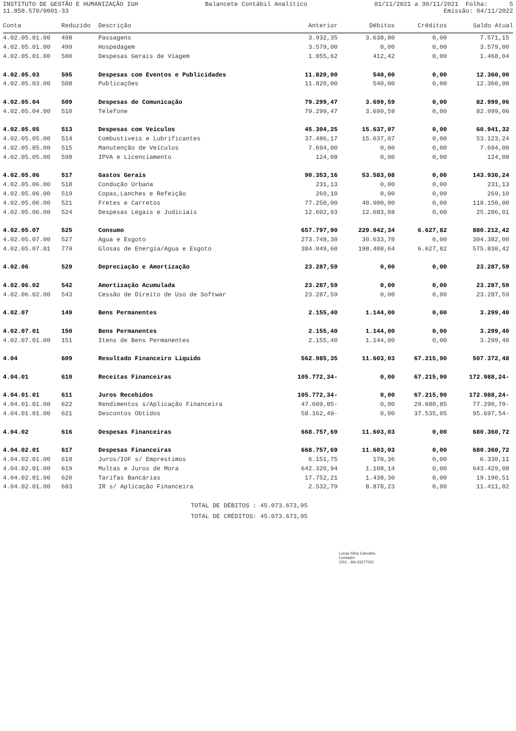INSTITUTO DE GESTÃO E HUMANIZAÇÃO IGH Balancete Contábil Analítico 01/11/2021 a 30/11/2021 Folha: 5
11.858.570/0001-33 Emissão: 04/11/2022
| Conta | Reduzido | Descrição | Anterior | Débitos | Créditos | Saldo Atual |
| --- | --- | --- | --- | --- | --- | --- |
| 4.02.05.01.00 | 498 | Passagens | 3.932,35 | 3.638,80 | 0,00 | 7.571,15 |
| 4.02.05.01.00 | 499 | Hospedagem | 3.579,00 | 0,00 | 0,00 | 3.579,00 |
| 4.02.05.01.00 | 500 | Despesas Gerais de Viagem | 1.055,62 | 412,42 | 0,00 | 1.468,04 |
| 4.02.05.03 | 505 | Despesas com Eventos e Publicidades | 11.820,00 | 540,00 | 0,00 | 12.360,00 |
| 4.02.05.03.00 | 508 | Publicações | 11.820,00 | 540,00 | 0,00 | 12.360,00 |
| 4.02.05.04 | 509 | Despesas de Comunicação | 79.299,47 | 3.699,59 | 0,00 | 82.999,06 |
| 4.02.05.04.00 | 510 | Telefone | 79.299,47 | 3.699,59 | 0,00 | 82.999,06 |
| 4.02.05.05 | 513 | Despesas com Veículos | 45.304,25 | 15.637,07 | 0,00 | 60.941,32 |
| 4.02.05.05.00 | 514 | Combustiveis e Lubrificantes | 37.486,17 | 15.637,07 | 0,00 | 53.123,24 |
| 4.02.05.05.00 | 515 | Manutenção de Veículos | 7.694,00 | 0,00 | 0,00 | 7.694,00 |
| 4.02.05.05.00 | 598 | IPVA e Licenciamento | 124,08 | 0,00 | 0,00 | 124,08 |
| 4.02.05.06 | 517 | Gastos Gerais | 90.353,16 | 53.583,08 | 0,00 | 143.936,24 |
| 4.02.05.06.00 | 518 | Condução Urbana | 231,13 | 0,00 | 0,00 | 231,13 |
| 4.02.05.06.00 | 519 | Copas,Lanches e Refeição | 269,10 | 0,00 | 0,00 | 269,10 |
| 4.02.05.06.00 | 521 | Fretes e Carretos | 77.250,00 | 40.900,00 | 0,00 | 118.150,00 |
| 4.02.05.06.00 | 524 | Despesas Legais e Judiciais | 12.602,93 | 12.683,08 | 0,00 | 25.286,01 |
| 4.02.05.07 | 525 | Consumo | 657.797,90 | 229.042,34 | 6.627,82 | 880.212,42 |
| 4.02.05.07.00 | 527 | Agua e Esgoto | 273.748,30 | 30.633,70 | 0,00 | 304.382,00 |
| 4.02.05.07.01 | 779 | Glosas de Energia/Agua e Esgoto | 384.049,60 | 198.408,64 | 6.627,82 | 575.830,42 |
| 4.02.06 | 529 | Depreciação e Amortização | 23.287,59 | 0,00 | 0,00 | 23.287,59 |
| 4.02.06.02 | 542 | Amortização Acumulada | 23.287,59 | 0,00 | 0,00 | 23.287,59 |
| 4.02.06.02.00 | 543 | Cessão de Direito de Uso de Softwar | 23.287,59 | 0,00 | 0,00 | 23.287,59 |
| 4.02.07 | 149 | Bens Permanentes | 2.155,40 | 1.144,00 | 0,00 | 3.299,40 |
| 4.02.07.01 | 150 | Bens Permanentes | 2.155,40 | 1.144,00 | 0,00 | 3.299,40 |
| 4.02.07.01.00 | 151 | Itens de Bens Permanentes | 2.155,40 | 1.144,00 | 0,00 | 3.299,40 |
| 4.04 | 609 | Resultado Financeiro Liquido | 562.985,35 | 11.603,03 | 67.215,90 | 507.372,48 |
| 4.04.01 | 610 | Receitas Financeiras | 105.772,34- | 0,00 | 67.215,90 | 172.988,24- |
| 4.04.01.01 | 611 | Juros Recebidos | 105.772,34- | 0,00 | 67.215,90 | 172.988,24- |
| 4.04.01.01.00 | 622 | Rendimentos s/Aplicação Financeira | 47.609,85- | 0,00 | 29.680,85 | 77.290,70- |
| 4.04.01.01.00 | 621 | Descontos Obtidos | 58.162,49- | 0,00 | 37.535,05 | 95.697,54- |
| 4.04.02 | 616 | Despesas Financeiras | 668.757,69 | 11.603,03 | 0,00 | 680.360,72 |
| 4.04.02.01 | 617 | Despesas Financeiras | 668.757,69 | 11.603,03 | 0,00 | 680.360,72 |
| 4.04.02.01.00 | 618 | Juros/IOF s/ Emprestimos | 6.151,75 | 178,36 | 0,00 | 6.330,11 |
| 4.04.02.01.00 | 619 | Multas e Juros de Mora | 642.320,94 | 1.108,14 | 0,00 | 643.429,08 |
| 4.04.02.01.00 | 620 | Tarifas Bancárias | 17.752,21 | 1.438,30 | 0,00 | 19.190,51 |
| 4.04.02.01.00 | 683 | IR s/ Aplicação Financeira | 2.532,79 | 8.878,23 | 0,00 | 11.411,02 |
TOTAL DE DÉBITOS : 45.073.673,95
TOTAL DE CRÉDITOS: 45.073.673,95
Lucas Silva Carvalho
Contador
CRC - BA 033770/O